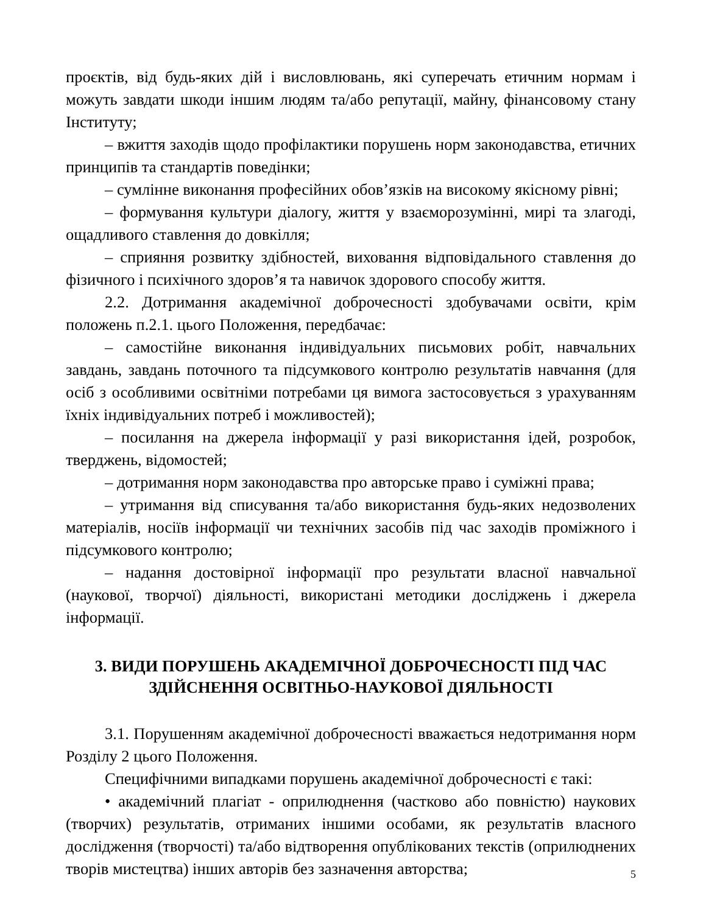проєктів, від будь-яких дій і висловлювань, які суперечать етичним нормам і можуть завдати шкоди іншим людям та/або репутації, майну, фінансовому стану Інституту;
– вжиття заходів щодо профілактики порушень норм законодавства, етичних принципів та стандартів поведінки;
– сумлінне виконання професійних обов’язків на високому якісному рівні;
– формування культури діалогу, життя у взаєморозумінні, мирі та злагоді, ощадливого ставлення до довкілля;
– сприяння розвитку здібностей, виховання відповідального ставлення до фізичного і психічного здоров’я та навичок здорового способу життя.
2.2. Дотримання академічної доброчесності здобувачами освіти, крім положень п.2.1. цього Положення, передбачає:
– самостійне виконання індивідуальних письмових робіт, навчальних завдань, завдань поточного та підсумкового контролю результатів навчання (для осіб з особливими освітніми потребами ця вимога застосовується з урахуванням їхніх індивідуальних потреб і можливостей);
– посилання на джерела інформації у разі використання ідей, розробок, тверджень, відомостей;
– дотримання норм законодавства про авторське право і суміжні права;
– утримання від списування та/або використання будь-яких недозволених матеріалів, носіїв інформації чи технічних засобів під час заходів проміжного і підсумкового контролю;
– надання достовірної інформації про результати власної навчальної (наукової, творчої) діяльності, використані методики досліджень і джерела інформації.
3. ВИДИ ПОРУШЕНЬ АКАДЕМІЧНОЇ ДОБРОЧЕСНОСТІ ПІД ЧАС
ЗДІЙСНЕННЯ ОСВІТНЬО-НАУКОВОЇ ДІЯЛЬНОСТІ
3.1. Порушенням академічної доброчесності вважається недотримання норм Розділу 2 цього Положення.
Специфічними випадками порушень академічної доброчесності є такі:
• академічний плагіат - оприлюднення (частково або повністю) наукових (творчих) результатів, отриманих іншими особами, як результатів власного дослідження (творчості) та/або відтворення опублікованих текстів (оприлюднених творів мистецтва) інших авторів без зазначення авторства;
5